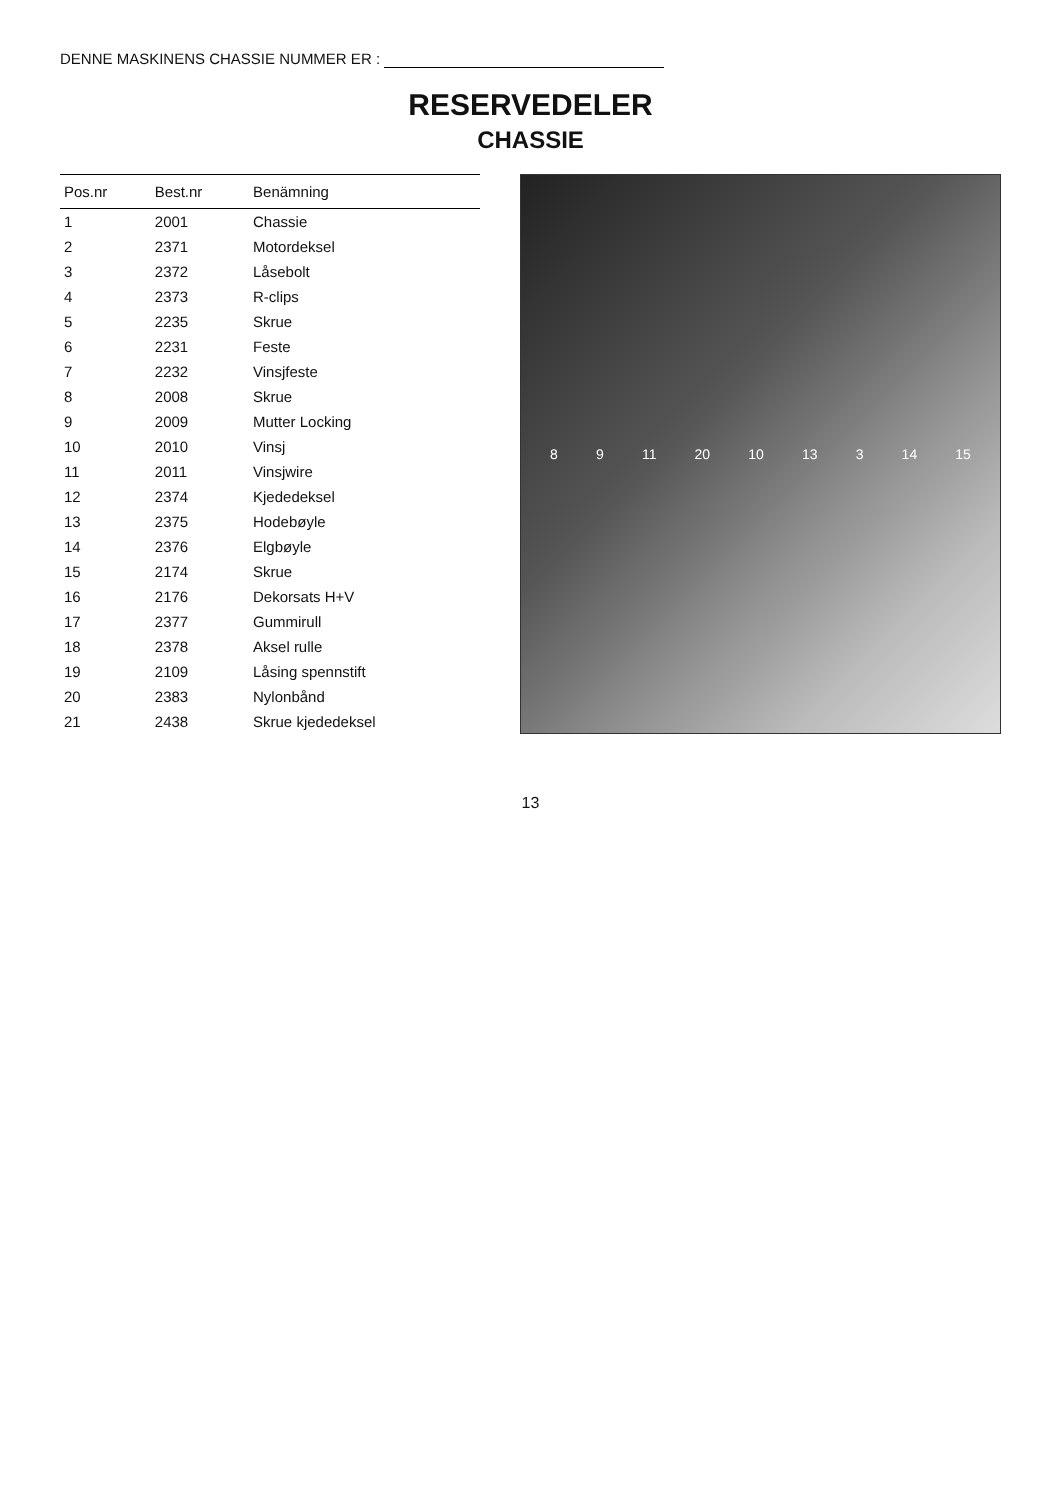DENNE MASKINENS CHASSIE NUMMER ER :
RESERVEDELER
CHASSIE
| Pos.nr | Best.nr | Benämning |
| --- | --- | --- |
| 1 | 2001 | Chassie |
| 2 | 2371 | Motordeksel |
| 3 | 2372 | Låsebolt |
| 4 | 2373 | R-clips |
| 5 | 2235 | Skrue |
| 6 | 2231 | Feste |
| 7 | 2232 | Vinsjfeste |
| 8 | 2008 | Skrue |
| 9 | 2009 | Mutter Locking |
| 10 | 2010 | Vinsj |
| 11 | 2011 | Vinsjwire |
| 12 | 2374 | Kjededeksel |
| 13 | 2375 | Hodebøyle |
| 14 | 2376 | Elgbøyle |
| 15 | 2174 | Skrue |
| 16 | 2176 | Dekorsats H+V |
| 17 | 2377 | Gummirull |
| 18 | 2378 | Aksel rulle |
| 19 | 2109 | Låsing spennstift |
| 20 | 2383 | Nylonbånd |
| 21 | 2438 | Skrue kjededeksel |
8 9 11 20 10 13 3 14 15
13